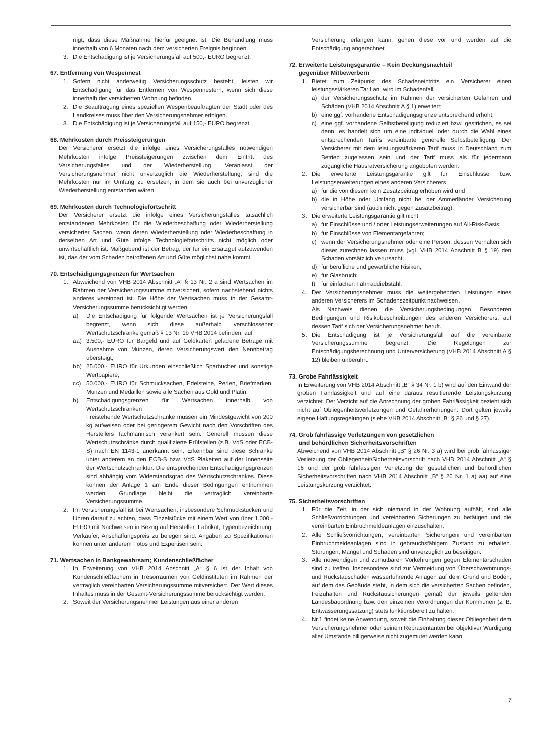nigt, dass diese Maßnahme hierfür geeignet ist. Die Behandlung muss innerhalb von 6 Monaten nach dem versicherten Ereignis beginnen.
3. Die Entschädigung ist je Versicherungsfall auf 500,- EURO begrenzt.
67. Entfernung von Wespennest
1. Sofern nicht anderweitig Versicherungsschutz besteht, leisten wir Entschädigung für das Entfernen von Wespennestern, wenn sich diese innerhalb der versicherten Wohnung befinden.
2. Die Beauftragung eines speziellen Wespenbeauftragten der Stadt oder des Landkreises muss über den Versicherungsnehmer erfolgen.
3. Die Entschädigung ist je Versicherungsfall auf 150,- EURO begrenzt.
68. Mehrkosten durch Preissteigerungen
Der Versicherer ersetzt die infolge eines Versicherungsfalles notwendigen Mehrkosten infolge Preissteigerungen zwischen dem Eintritt des Versicherungsfalles und der Wiederherstellung. Veranlasst der Versicherungsnehmer nicht unverzüglich die Wiederherstellung, sind die Mehrkosten nur im Umfang zu ersetzen, in dem sie auch bei unverzüglicher Wiederherstellung entstanden wären.
69. Mehrkosten durch Technologiefortschritt
Der Versicherer ersetzt die infolge eines Versicherungsfalles tatsächlich entstandenen Mehrkosten für die Wiederbeschaffung oder Wiederherstellung versicherter Sachen, wenn deren Wiederherstellung oder Wiederbeschaffung in derselben Art und Güte infolge Technologiefortschritts nicht möglich oder unwirtschaftlich ist. Maßgebend ist der Betrag, der für ein Ersatzgut aufzuwenden ist, das der vom Schaden betroffenen Art und Güte möglichst nahe kommt.
70. Entschädigungsgrenzen für Wertsachen
1. Abweichend von VHB 2014 Abschnitt „A“ § 13 Nr. 2 a sind Wertsachen im Rahmen der Versicherungssumme mitversichert, sofern nachstehend nichts anderes vereinbart ist. Die Höhe der Wertsachen muss in der Gesamt-Versicherungssumme berücksichtigt werden.
a) Die Entschädigung für folgende Wertsachen ist je Versicherungsfall begrenzt, wenn sich diese außerhalb verschlossener Wertschutzschränke gemäß § 13 Nr. 1b VHB 2014 befinden, auf
aa) 3.500,- EURO für Bargeld und auf Geldkarten geladene Beträge mit Ausnahme von Münzen, deren Versicherungswert den Nennbetrag übersteigt,
bb) 25.000,- EURO für Urkunden einschließlich Sparbücher und sonstige Wertpapiere,
cc) 50.000,- EURO für Schmucksachen, Edelsteine, Perlen, Briefmarken, Münzen und Medaillen sowie alle Sachen aus Gold und Platin.
b) Entschädigungsgrenzen für Wertsachen innerhalb von Wertschutzschränken
Freistehende Wertschutzschränke müssen ein Mindestgewicht von 200 kg aufweisen oder bei geringerem Gewicht nach den Vorschriften des Herstellers fachmännisch verankert sein. Generell müssen diese Wertschutzschränke durch qualifizierte Prüfstellen (z.B. VdS oder ECB-S) nach EN 1143-1 anerkannt sein. Erkennbar sind diese Schränke unter anderem an den ECB-S bzw. VdS Plaketten auf der Innenseite der Wertschutzschranktür. Die entsprechenden Entschädigungsgrenzen sind abhängig vom Widerstandsgrad des Wertschutzschrankes. Diese können der Anlage 1 am Ende dieser Bedingungen entnommen werden. Grundlage bleibt die vertraglich vereinbarte Versicherungssumme.
2. Im Versicherungsfall ist bei Wertsachen, insbesondere Schmuckstücken und Uhren darauf zu achten, dass Einzelstücke mit einem Wert von über 1.000,- EURO mit Nachweisen in Bezug auf Hersteller, Fabrikat, Typenbezeichnung, Verkäufer, Anschaffungspreis zu belegen sind. Angaben zu Spezifikationen können unter anderem Fotos und Expertisen sein.
71. Wertsachen in Bankgewahrsam; Kundenschließfächer
1. In Erweiterung von VHB 2014 Abschnitt „A“ § 6 ist der Inhalt von Kundenschließfächern in Tresorräumen von Geldinstituten im Rahmen der vertraglich vereinbarten Versicherungssumme mitversichert. Der Wert dieses Inhaltes muss in der Gesamt-Versicherungssumme berücksichtigt werden.
2. Soweit der Versicherungsnehmer Leistungen aus einer anderen
Versicherung erlangen kann, gehen diese vor und werden auf die Entschädigung angerechnet.
72. Erweiterte Leistungsgarantie – Kein Deckungsnachteil
gegenüber Mitbewerbern
1. Bietet zum Zeitpunkt des Schadeneintritts ein Versicherer einen leistungsstärkeren Tarif an, wird im Schadenfall
a) der Versicherungsschutz im Rahmen der versicherten Gefahren und Schäden (VHB 2014 Abschnitt A § 1) erweitert;
b) eine ggf. vorhandene Entschädigungsgrenze entsprechend erhöht;
c) eine ggf. vorhandene Selbstbeteiligung reduziert bzw. gestrichen, es sei denn, es handelt sich um eine individuell oder durch die Wahl eines entsprechenden Tarifs vereinbarte generelle Selbstbeteiligung. Der Versicherer mit dem leistungsstärkeren Tarif muss in Deutschland zum Betrieb zugelassen sein und der Tarif muss als für jedermann zugängliche Hausratversicherung angeboten werden.
2. Die erweiterte Leistungsgarantie gilt für Einschlüsse bzw. Leistungserweiterungen eines anderen Versicherers
a) für die von diesem kein Zusatzbeitrag erhoben wird und
b) die in Höhe oder Umfang nicht bei der Ammerländer Versicherung versicherbar sind (auch nicht gegen Zusatzbeitrag).
3. Die erweiterte Leistungsgarantie gilt nicht
a) für Einschlüsse und / oder Leistungserweiterungen auf All-Risk-Basis;
b) für Einschlüsse von Elementargefahren;
c) wenn der Versicherungsnehmer oder eine Person, dessen Verhalten sich dieser zurechnen lassen muss (vgl. VHB 2014 Abschnitt B § 19) den Schaden vorsätzlich verursacht;
d) für berufliche und gewerbliche Risiken;
e) für Glasbruch;
f) für einfachen Fahrraddiebstahl.
4. Der Versicherungsnehmer muss die weitergehenden Leistungen eines anderen Versicherers im Schadenszeitpunkt nachweisen.
Als Nachweis dienen die Versicherungsbedingungen, Besonderen Bedingungen und Risikobeschreibungen des anderen Versicherers, auf dessen Tarif sich der Versicherungsnehmer beruft.
5. Die Entschädigung ist je Versicherungsfall auf die vereinbarte Versicherungssumme begrenzt. Die Regelungen zur Entschädigungsberechnung und Unterversicherung (VHB 2014 Abschnitt A § 12) bleiben unberührt.
73. Grobe Fahrlässigkeit
In Erweiterung von VHB 2014 Abschnitt „B“ § 34 Nr. 1 b) wird auf den Einwand der groben Fahrlässigkeit und auf eine daraus resultierende Leistungskürzung verzichtet. Der Verzicht auf die Anrechnung der groben Fahrlässigkeit bezieht sich nicht auf Obliegenheitsverletzungen und Gefahrerhöhungen. Dort gelten jeweils eigene Haftungsregelungen (siehe VHB 2014 Abschnitt „B“ § 26 und § 27).
74. Grob fahrlässige Verletzungen von gesetzlichen
und behördlichen Sicherheitsvorschriften
Abweichend von VHB 2014 Abschnitt „B“ § 26 Nr. 3 a) wird bei grob fahrlässiger Verletzung der Obliegenheit/Sicherheitsvorschrift nach VHB 2014 Abschnitt „A“ § 16 und der grob fahrlässigen Verletzung der gesetzlichen und behördlichen Sicherheitsvorschriften nach VHB 2014 Abschnitt „B“ § 26 Nr. 1 a) aa) auf eine Leistungskürzung verzichtet.
75. Sicherheitsvorschriften
1. Für die Zeit, in der sich niemand in der Wohnung aufhält, sind alle Schließvorrichtungen und vereinbarten Sicherungen zu betätigen und die vereinbarten Einbruchmeldeanlagen einzuschalten.
2. Alle Schließvorrichtungen, vereinbarten Sicherungen und vereinbarten Einbruchmeldeanlagen sind in gebrauchsfähigem Zustand zu erhalten. Störungen, Mängel und Schäden sind unverzüglich zu beseitigen.
3. Alle notwendigen und zumutbaren Vorkehrungen gegen Elementarschäden sind zu treffen. Insbesondere sind zur Vermeidung von Überschwemmungs- und Rückstauschäden wasserführende Anlagen auf dem Grund und Boden, auf dem das Gebäude steht, in dem sich die versicherten Sachen befinden, freizuhalten und Rückstausicherungen gemäß der jeweils geltenden Landesbauordnung bzw. den einzelnen Verordnungen der Kommunen (z. B. Entwässerungssatzung) stets funktionsbereit zu halten.
4. Nr.1 findet keine Anwendung, soweit die Einhaltung dieser Obliegenheit dem Versicherungsnehmer oder seinem Repräsentanten bei objektiver Würdigung aller Umstände billigerweise nicht zugemutet werden kann.
7